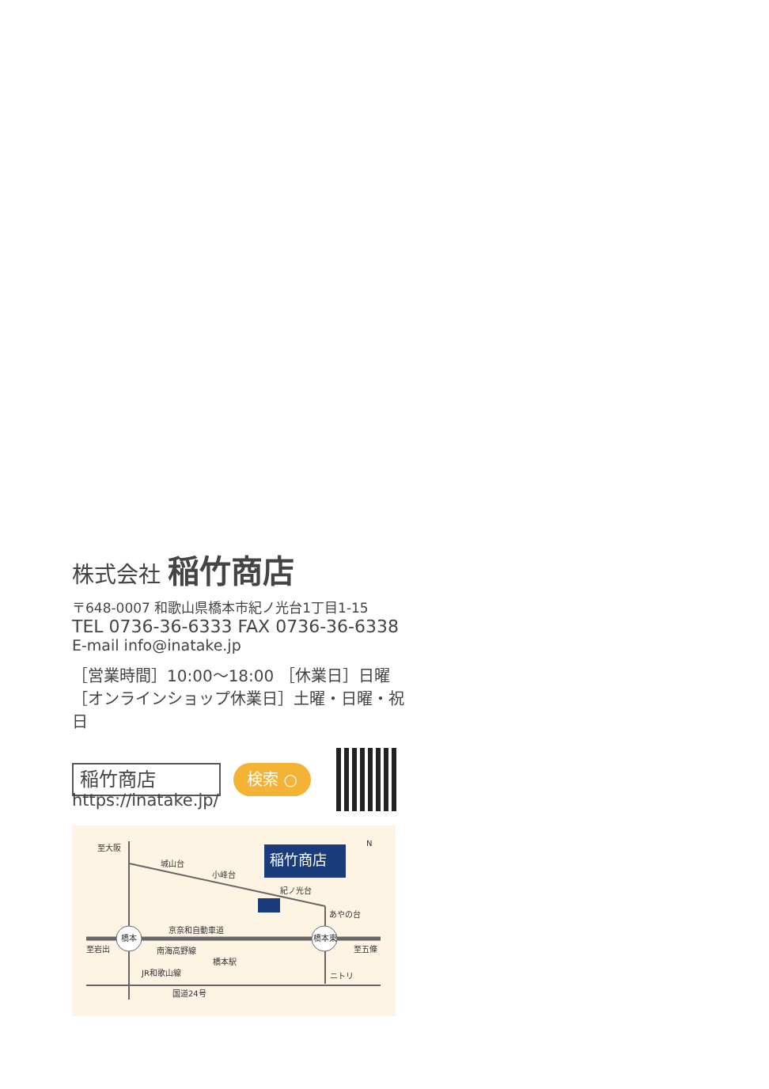株式会社 稲竹商店
〒648-0007 和歌山県橋本市紀ノ光台1丁目1-15
TEL 0736-36-6333 FAX 0736-36-6338
E-mail info@inatake.jp
［営業時間］10:00〜18:00 ［休業日］日曜
［オンラインショップ休業日］土曜・日曜・祝日
稲竹商店
検索 ○
https://inatake.jp/
稲竹商店
橋本
橋本東
至大阪
城山台
小峰台
紀ノ光台
あやの台
京奈和自動車道
至岩出
至五條
南海高野線
橋本駅
JR和歌山線
ニトリ
国道24号
N